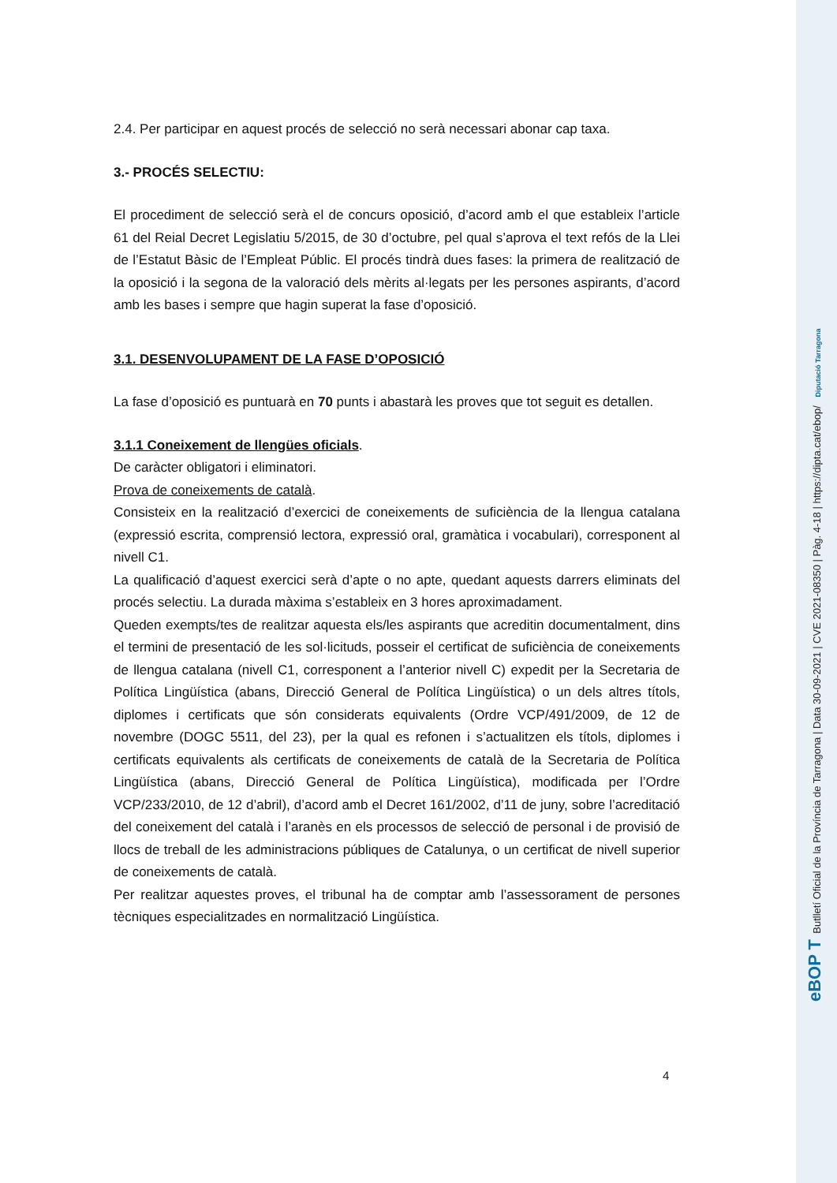2.4. Per participar en aquest procés de selecció no serà necessari abonar cap taxa.
3.- PROCÉS SELECTIU:
El procediment de selecció serà el de concurs oposició, d’acord amb el que estableix l’article 61 del Reial Decret Legislatiu 5/2015, de 30 d’octubre, pel qual s’aprova el text refós de la Llei de l’Estatut Bàsic de l’Empleat Públic. El procés tindrà dues fases: la primera de realització de la oposició i la segona de la valoració dels mèrits al·legats per les persones aspirants, d’acord amb les bases i sempre que hagin superat la fase d’oposició.
3.1. DESENVOLUPAMENT DE LA FASE D’OPOSICIÓ
La fase d’oposició es puntuarà en 70 punts i abastarà les proves que tot seguit es detallen.
3.1.1 Coneixement de llengües oficials.
De caràcter obligatori i eliminatori.
Prova de coneixements de català.
Consisteix en la realització d’exercici de coneixements de suficiència de la llengua catalana (expressió escrita, comprensió lectora, expressió oral, gramàtica i vocabulari), corresponent al nivell C1.
La qualificació d’aquest exercici serà d’apte o no apte, quedant aquests darrers eliminats del procés selectiu. La durada màxima s’estableix en 3 hores aproximadament.
Queden exempts/tes de realitzar aquesta els/les aspirants que acreditin documentalment, dins el termini de presentació de les sol·licituds, posseir el certificat de suficiència de coneixements de llengua catalana (nivell C1, corresponent a l’anterior nivell C) expedit per la Secretaria de Política Lingüística (abans, Direcció General de Política Lingüística) o un dels altres títols, diplomes i certificats que són considerats equivalents (Ordre VCP/491/2009, de 12 de novembre (DOGC 5511, del 23), per la qual es refonen i s’actualitzen els títols, diplomes i certificats equivalents als certificats de coneixements de català de la Secretaria de Política Lingüística (abans, Direcció General de Política Lingüística), modificada per l’Ordre VCP/233/2010, de 12 d’abril), d’acord amb el Decret 161/2002, d’11 de juny, sobre l’acreditació del coneixement del català i l’aranès en els processos de selecció de personal i de provisió de llocs de treball de les administracions públiques de Catalunya, o un certificat de nivell superior de coneixements de català.
Per realitzar aquestes proves, el tribunal ha de comptar amb l’assessorament de persones tècniques especialitzades en normalització Lingüística.
4
eBOP T Butlletí Oficial de la Província de Tarragona | Data 30-09-2021 | CVE 2021-08350 | Pàg. 4-18 | https://dipta.cat/ebop/ Diputació Tarragona